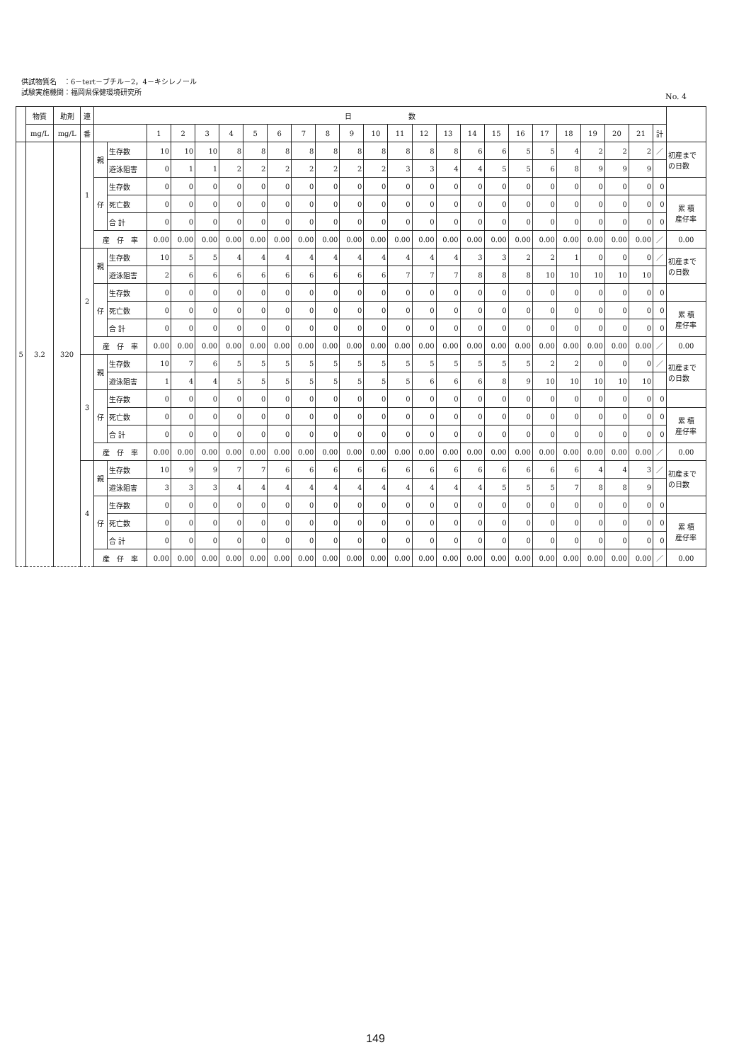供試物質名　：6－tert－ブチル－2，4－キシレノール
試験実施機関：福岡県保健環境研究所
No. 4
| | 物質 | 助剤 | 連 | 日 数 | | | | | | | | | | | | | | | | | | | | | | | | |
| --- | --- | --- | --- | --- | --- | --- | --- | --- | --- | --- | --- | --- | --- | --- | --- | --- | --- | --- | --- | --- | --- | --- | --- | --- | --- | --- | --- | --- |
| | mg/L | mg/L | 番 | | | 1 | 2 | 3 | 4 | 5 | 6 | 7 | 8 | 9 | 10 | 11 | 12 | 13 | 14 | 15 | 16 | 17 | 18 | 19 | 20 | 21 | 計 | |
| 5 | 3.2 | 320 | 1 | 親 | 生存数 | 10 | 10 | 10 | 8 | 8 | 8 | 8 | 8 | 8 | 8 | 8 | 8 | 8 | 6 | 6 | 5 | 5 | 4 | 2 | 2 | 2 | ／ | 初産まで の日数 |
| | | | | | 遊泳阻害 | 0 | 1 | 1 | 2 | 2 | 2 | 2 | 2 | 2 | 2 | 3 | 3 | 4 | 4 | 5 | 5 | 6 | 8 | 9 | 9 | 9 | | |
| | | | | 仔 | 生存数 | 0 | 0 | 0 | 0 | 0 | 0 | 0 | 0 | 0 | 0 | 0 | 0 | 0 | 0 | 0 | 0 | 0 | 0 | 0 | 0 | 0 | 0 | |
| | | | | | 死亡数 | 0 | 0 | 0 | 0 | 0 | 0 | 0 | 0 | 0 | 0 | 0 | 0 | 0 | 0 | 0 | 0 | 0 | 0 | 0 | 0 | 0 | 0 | 累 積 産仔率 |
| | | | | | 合 計 | 0 | 0 | 0 | 0 | 0 | 0 | 0 | 0 | 0 | 0 | 0 | 0 | 0 | 0 | 0 | 0 | 0 | 0 | 0 | 0 | 0 | 0 | |
| | | | | 産 仔 率 | | 0.00 | 0.00 | 0.00 | 0.00 | 0.00 | 0.00 | 0.00 | 0.00 | 0.00 | 0.00 | 0.00 | 0.00 | 0.00 | 0.00 | 0.00 | 0.00 | 0.00 | 0.00 | 0.00 | 0.00 | 0.00 | ／ | 0.00 |
| | | | 2 | 親 | 生存数 | 10 | 5 | 5 | 4 | 4 | 4 | 4 | 4 | 4 | 4 | 4 | 4 | 4 | 3 | 3 | 2 | 2 | 1 | 0 | 0 | 0 | ／ | 初産まで の日数 |
| | | | | | 遊泳阻害 | 2 | 6 | 6 | 6 | 6 | 6 | 6 | 6 | 6 | 6 | 7 | 7 | 7 | 8 | 8 | 8 | 10 | 10 | 10 | 10 | 10 | | |
| | | | | 仔 | 生存数 | 0 | 0 | 0 | 0 | 0 | 0 | 0 | 0 | 0 | 0 | 0 | 0 | 0 | 0 | 0 | 0 | 0 | 0 | 0 | 0 | 0 | 0 | |
| | | | | | 死亡数 | 0 | 0 | 0 | 0 | 0 | 0 | 0 | 0 | 0 | 0 | 0 | 0 | 0 | 0 | 0 | 0 | 0 | 0 | 0 | 0 | 0 | 0 | 累 積 産仔率 |
| | | | | | 合 計 | 0 | 0 | 0 | 0 | 0 | 0 | 0 | 0 | 0 | 0 | 0 | 0 | 0 | 0 | 0 | 0 | 0 | 0 | 0 | 0 | 0 | 0 | |
| | | | | 産 仔 率 | | 0.00 | 0.00 | 0.00 | 0.00 | 0.00 | 0.00 | 0.00 | 0.00 | 0.00 | 0.00 | 0.00 | 0.00 | 0.00 | 0.00 | 0.00 | 0.00 | 0.00 | 0.00 | 0.00 | 0.00 | 0.00 | ／ | 0.00 |
| | | | 3 | 親 | 生存数 | 10 | 7 | 6 | 5 | 5 | 5 | 5 | 5 | 5 | 5 | 5 | 5 | 5 | 5 | 5 | 5 | 2 | 2 | 0 | 0 | 0 | ／ | 初産まで の日数 |
| | | | | | 遊泳阻害 | 1 | 4 | 4 | 5 | 5 | 5 | 5 | 5 | 5 | 5 | 5 | 6 | 6 | 6 | 8 | 9 | 10 | 10 | 10 | 10 | 10 | | |
| | | | | 仔 | 生存数 | 0 | 0 | 0 | 0 | 0 | 0 | 0 | 0 | 0 | 0 | 0 | 0 | 0 | 0 | 0 | 0 | 0 | 0 | 0 | 0 | 0 | 0 | |
| | | | | | 死亡数 | 0 | 0 | 0 | 0 | 0 | 0 | 0 | 0 | 0 | 0 | 0 | 0 | 0 | 0 | 0 | 0 | 0 | 0 | 0 | 0 | 0 | 0 | 累 積 産仔率 |
| | | | | | 合 計 | 0 | 0 | 0 | 0 | 0 | 0 | 0 | 0 | 0 | 0 | 0 | 0 | 0 | 0 | 0 | 0 | 0 | 0 | 0 | 0 | 0 | 0 | |
| | | | | 産 仔 率 | | 0.00 | 0.00 | 0.00 | 0.00 | 0.00 | 0.00 | 0.00 | 0.00 | 0.00 | 0.00 | 0.00 | 0.00 | 0.00 | 0.00 | 0.00 | 0.00 | 0.00 | 0.00 | 0.00 | 0.00 | 0.00 | ／ | 0.00 |
| | | | 4 | 親 | 生存数 | 10 | 9 | 9 | 7 | 7 | 6 | 6 | 6 | 6 | 6 | 6 | 6 | 6 | 6 | 6 | 6 | 6 | 6 | 4 | 4 | 3 | ／ | 初産まで の日数 |
| | | | | | 遊泳阻害 | 3 | 3 | 3 | 4 | 4 | 4 | 4 | 4 | 4 | 4 | 4 | 4 | 4 | 4 | 5 | 5 | 5 | 7 | 8 | 8 | 9 | | |
| | | | | 仔 | 生存数 | 0 | 0 | 0 | 0 | 0 | 0 | 0 | 0 | 0 | 0 | 0 | 0 | 0 | 0 | 0 | 0 | 0 | 0 | 0 | 0 | 0 | 0 | |
| | | | | | 死亡数 | 0 | 0 | 0 | 0 | 0 | 0 | 0 | 0 | 0 | 0 | 0 | 0 | 0 | 0 | 0 | 0 | 0 | 0 | 0 | 0 | 0 | 0 | 累 積 産仔率 |
| | | | | | 合 計 | 0 | 0 | 0 | 0 | 0 | 0 | 0 | 0 | 0 | 0 | 0 | 0 | 0 | 0 | 0 | 0 | 0 | 0 | 0 | 0 | 0 | 0 | |
| | | | | 産 仔 率 | | 0.00 | 0.00 | 0.00 | 0.00 | 0.00 | 0.00 | 0.00 | 0.00 | 0.00 | 0.00 | 0.00 | 0.00 | 0.00 | 0.00 | 0.00 | 0.00 | 0.00 | 0.00 | 0.00 | 0.00 | 0.00 | ／ | 0.00 |
149